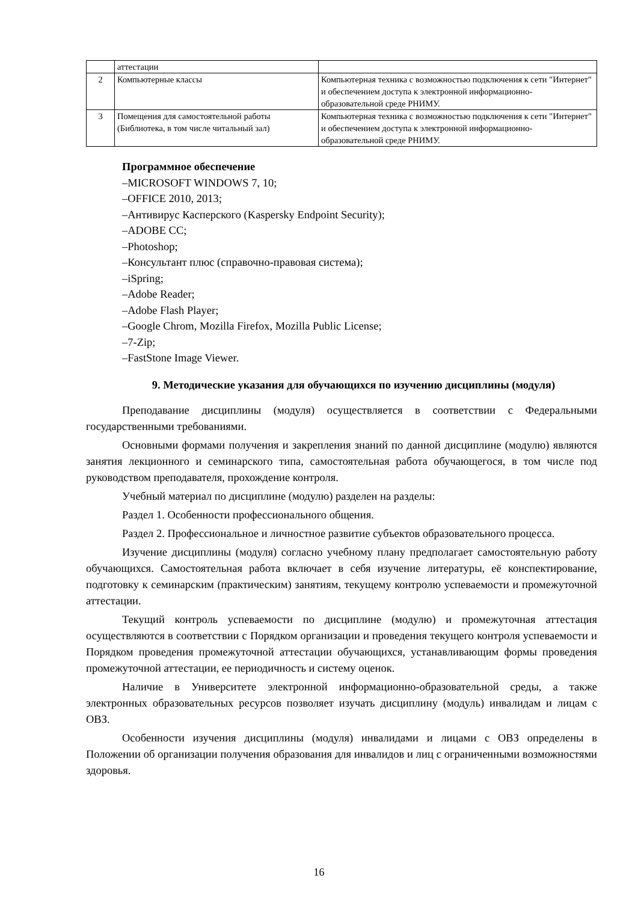| | аттестации | |
| 2 | Компьютерные классы | Компьютерная техника с возможностью подключения к сети "Интернет" и обеспечением доступа к электронной информационно-образовательной среде РНИМУ. |
| 3 | Помещения для самостоятельной работы (Библиотека, в том числе читальный зал) | Компьютерная техника с возможностью подключения к сети "Интернет" и обеспечением доступа к электронной информационно-образовательной среде РНИМУ. |
Программное обеспечение
–MICROSOFT WINDOWS 7, 10;
–OFFICE 2010, 2013;
–Антивирус Касперского (Kaspersky Endpoint Security);
–ADOBE CC;
–Photoshop;
–Консультант плюс (справочно-правовая система);
–iSpring;
–Adobe Reader;
–Adobe Flash Player;
–Google Chrom, Mozilla Firefox, Mozilla Public License;
–7-Zip;
–FastStone Image Viewer.
9. Методические указания для обучающихся по изучению дисциплины (модуля)
Преподавание дисциплины (модуля) осуществляется в соответствии с Федеральными государственными требованиями.
Основными формами получения и закрепления знаний по данной дисциплине (модулю) являются занятия лекционного и семинарского типа, самостоятельная работа обучающегося, в том числе под руководством преподавателя, прохождение контроля.
Учебный материал по дисциплине (модулю) разделен на разделы:
Раздел 1. Особенности профессионального общения.
Раздел 2. Профессиональное и личностное развитие субъектов образовательного процесса.
Изучение дисциплины (модуля) согласно учебному плану предполагает самостоятельную работу обучающихся. Самостоятельная работа включает в себя изучение литературы, её конспектирование, подготовку к семинарским (практическим) занятиям, текущему контролю успеваемости и промежуточной аттестации.
Текущий контроль успеваемости по дисциплине (модулю) и промежуточная аттестация осуществляются в соответствии с Порядком организации и проведения текущего контроля успеваемости и Порядком проведения промежуточной аттестации обучающихся, устанавливающим формы проведения промежуточной аттестации, ее периодичность и систему оценок.
Наличие в Университете электронной информационно-образовательной среды, а также электронных образовательных ресурсов позволяет изучать дисциплину (модуль) инвалидам и лицам с ОВЗ.
Особенности изучения дисциплины (модуля) инвалидами и лицами с ОВЗ определены в Положении об организации получения образования для инвалидов и лиц с ограниченными возможностями здоровья.
16